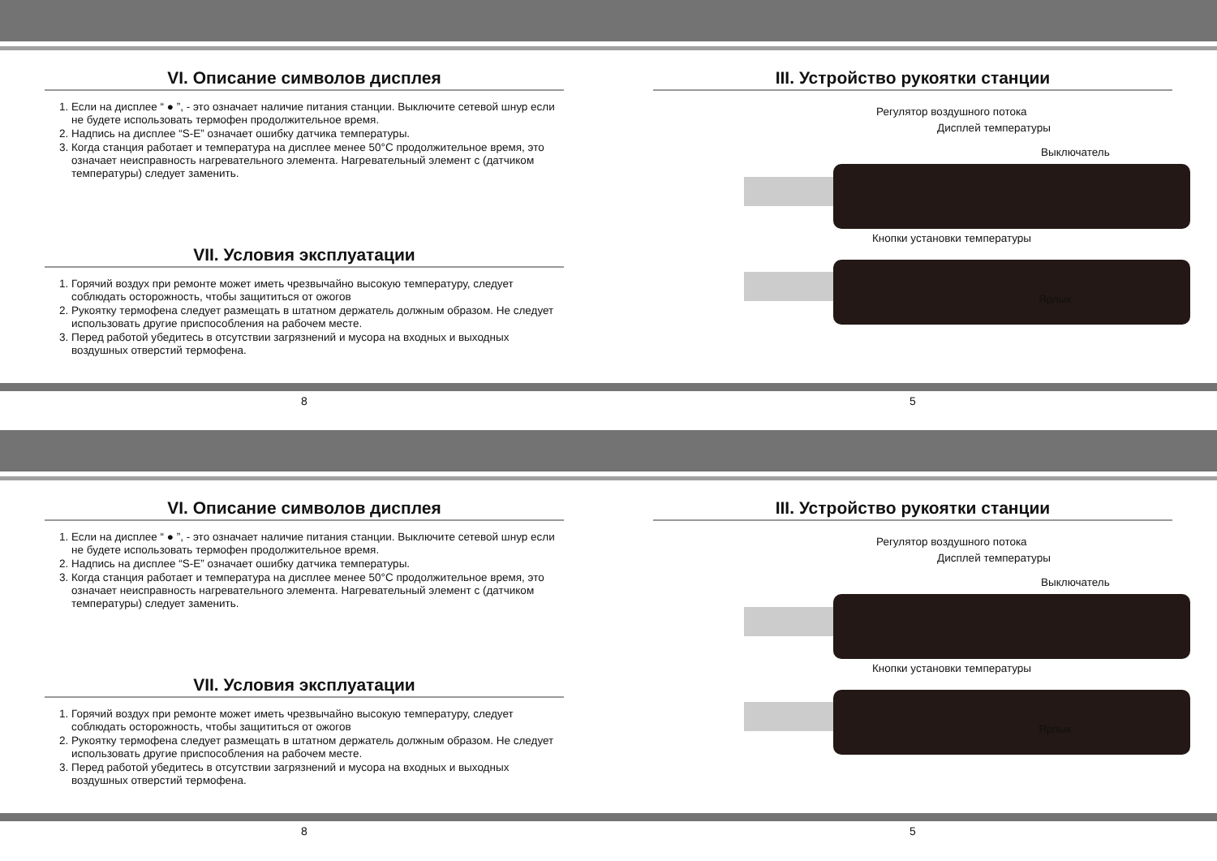VI. Описание символов дисплея
1. Если на дисплее “ ● ”, - это означает наличие питания станции. Выключите сетевой шнур если не будете использовать термофен продолжительное время.
2. Надпись на дисплее “S-E” означает ошибку датчика температуры.
3. Когда станция работает и температура на дисплее менее 50°C продолжительное время, это означает неисправность нагревательного элемента. Нагревательный элемент с (датчиком температуры) следует заменить.
VII. Условия эксплуатации
1. Горячий воздух при ремонте может иметь чрезвычайно высокую температуру, следует соблюдать осторожность, чтобы защититься от ожогов
2. Рукоятку термофена следует размещать в штатном держатель должным образом. Не следует использовать другие приспособления на рабочем месте.
3. Перед работой убедитесь в отсутствии загрязнений и мусора на входных и выходных воздушных отверстий термофена.
III. Устройство рукоятки станции
Регулятор воздушного потока
Дисплей температуры
Выключатель
Кнопки установки температуры
Ярлык
8 5
VI. Описание символов дисплея
1. Если на дисплее “ ● ”, - это означает наличие питания станции. Выключите сетевой шнур если не будете использовать термофен продолжительное время.
2. Надпись на дисплее “S-E” означает ошибку датчика температуры.
3. Когда станция работает и температура на дисплее менее 50°C продолжительное время, это означает неисправность нагревательного элемента. Нагревательный элемент с (датчиком температуры) следует заменить.
VII. Условия эксплуатации
1. Горячий воздух при ремонте может иметь чрезвычайно высокую температуру, следует соблюдать осторожность, чтобы защититься от ожогов
2. Рукоятку термофена следует размещать в штатном держатель должным образом. Не следует использовать другие приспособления на рабочем месте.
3. Перед работой убедитесь в отсутствии загрязнений и мусора на входных и выходных воздушных отверстий термофена.
III. Устройство рукоятки станции
Регулятор воздушного потока
Дисплей температуры
Выключатель
Кнопки установки температуры
Ярлык
8 5